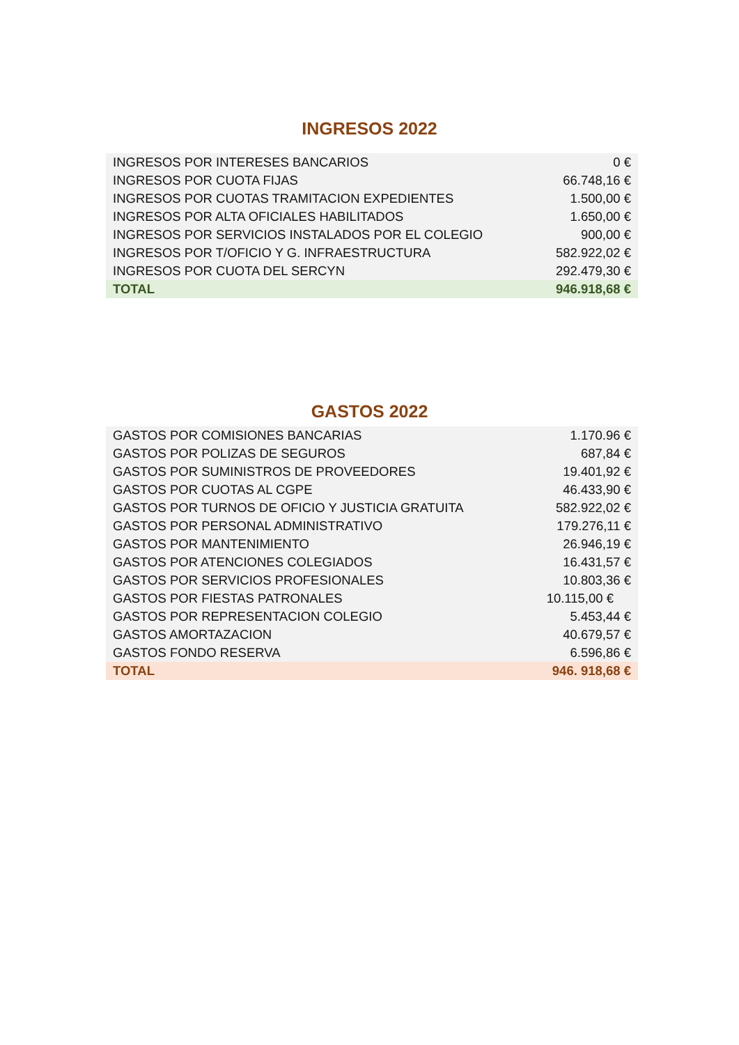INGRESOS 2022
| INGRESOS POR INTERESES BANCARIOS | 0 € |
| INGRESOS POR CUOTA FIJAS | 66.748,16 € |
| INGRESOS POR CUOTAS TRAMITACION EXPEDIENTES | 1.500,00 € |
| INGRESOS POR ALTA OFICIALES HABILITADOS | 1.650,00 € |
| INGRESOS POR SERVICIOS INSTALADOS POR EL COLEGIO | 900,00 € |
| INGRESOS POR T/OFICIO Y G. INFRAESTRUCTURA | 582.922,02 € |
| INGRESOS POR CUOTA DEL SERCYN | 292.479,30 € |
| TOTAL | 946.918,68 € |
GASTOS 2022
| GASTOS POR COMISIONES BANCARIAS | 1.170.96 € |
| GASTOS POR POLIZAS DE SEGUROS | 687,84 € |
| GASTOS POR SUMINISTROS DE PROVEEDORES | 19.401,92 € |
| GASTOS POR CUOTAS AL CGPE | 46.433,90 € |
| GASTOS POR TURNOS DE OFICIO Y JUSTICIA GRATUITA | 582.922,02 € |
| GASTOS POR PERSONAL ADMINISTRATIVO | 179.276,11 € |
| GASTOS POR MANTENIMIENTO | 26.946,19 € |
| GASTOS POR ATENCIONES COLEGIADOS | 16.431,57 € |
| GASTOS POR SERVICIOS PROFESIONALES | 10.803,36 € |
| GASTOS POR FIESTAS PATRONALES | 10.115,00 € |
| GASTOS POR REPRESENTACION COLEGIO | 5.453,44 € |
| GASTOS AMORTAZACION | 40.679,57 € |
| GASTOS FONDO RESERVA | 6.596,86 € |
| TOTAL | 946. 918,68 € |